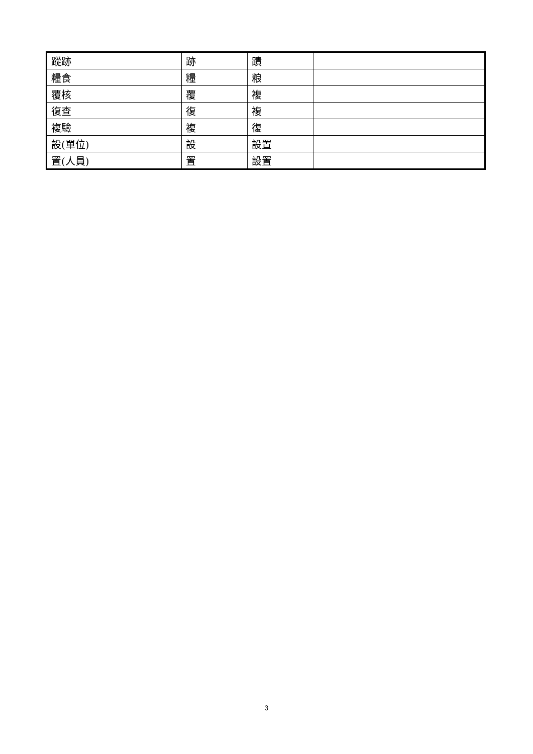| 蹤跡 | 跡 | 蹟 | |
| 糧食 | 糧 | 粮 | |
| 覆核 | 覆 | 複 | |
| 復查 | 復 | 複 | |
| 複驗 | 複 | 復 | |
| 設(單位) | 設 | 設置 | |
| 置(人員) | 置 | 設置 | |
3